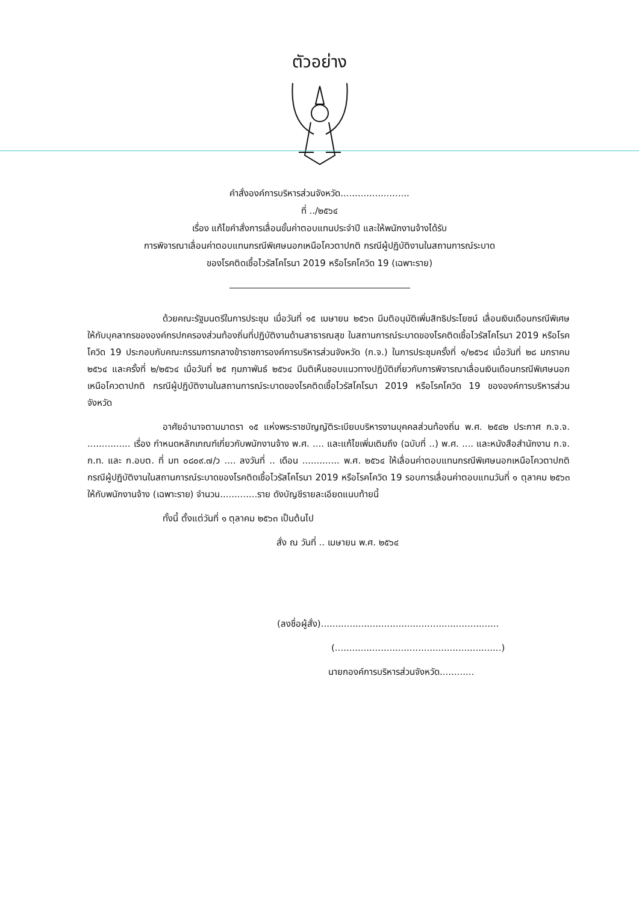ตัวอย่าง
คำสั่งองค์การบริหารส่วนจังหวัด........................
ที่ ../๒๕๖๔
เรื่อง แก้ไขคำสั่งการเลื่อนขั้นค่าตอบแทนประจำปี และให้พนักงานจ้างได้รับ
การพิจารณาเลื่อนค่าตอบแทนกรณีพิเศษนอกเหนือโควตาปกติ กรณีผู้ปฏิบัติงานในสถานการณ์ระบาด
ของโรคติดเชื้อไวรัสโคโรนา 2019 หรือโรคโควิด 19 (เฉพาะราย)
ด้วยคณะรัฐมนตรีในการประชุม เมื่อวันที่ ๑๕ เมษายน ๒๕๖๓ มีมติอนุมัติเพิ่มสิทธิประโยชน์ เลื่อนเงินเดือนกรณีพิเศษ ให้กับบุคลากรขององค์กรปกครองส่วนท้องถิ่นที่ปฏิบัติงานด้านสาธารณสุข ในสถานการณ์ระบาดของโรคติดเชื้อไวรัสโคโรนา 2019 หรือโรคโควิด 19 ประกอบกับคณะกรรมการกลางข้าราชการองค์การบริหารส่วนจังหวัด (ก.จ.) ในการประชุมครั้งที่ ๑/๒๕๖๔ เมื่อวันที่ ๒๘ มกราคม ๒๕๖๔ และครั้งที่ ๒/๒๕๖๔ เมื่อวันที่ ๒๕ กุมภาพันธ์ ๒๕๖๔ มีมติเห็นชอบแนวทางปฏิบัติเกี่ยวกับการพิจารณาเลื่อนเงินเดือนกรณีพิเศษนอกเหนือโควตาปกติ กรณีผู้ปฏิบัติงานในสถานการณ์ระบาดของโรคติดเชื้อไวรัสโคโรนา 2019 หรือโรคโควิด 19 ขององค์การบริหารส่วนจังหวัด
อาศัยอำนาจตามมาตรา ๑๕ แห่งพระราชบัญญัติระเบียบบริหารงานบุคคลส่วนท้องถิ่น พ.ศ. ๒๕๔๒ ประกาศ ก.จ.จ. ............... เรื่อง กำหนดหลักเกณฑ์เกี่ยวกับพนักงานจ้าง พ.ศ. .... และแก้ไขเพิ่มเติมถึง (ฉบับที่ ..) พ.ศ. .... และหนังสือสำนักงาน ก.จ. ก.ท. และ ก.อบต. ที่ มท ๐๘๐๙.๗/ว .... ลงวันที่ .. เดือน ............. พ.ศ. ๒๕๖๔ ให้เลื่อนค่าตอบแทนกรณีพิเศษนอกเหนือโควตาปกติ กรณีผู้ปฏิบัติงานในสถานการณ์ระบาดของโรคติดเชื้อไวรัสโคโรนา 2019 หรือโรคโควิด 19 รอบการเลื่อนค่าตอบแทนวันที่ ๑ ตุลาคม ๒๕๖๓ ให้กับพนักงานจ้าง (เฉพาะราย) จำนวน.............ราย ดังบัญชีรายละเอียดแนบท้ายนี้
ทั้งนี้ ตั้งแต่วันที่ ๑ ตุลาคม ๒๕๖๓ เป็นต้นไป
สั่ง ณ วันที่ .. เมษายน พ.ศ. ๒๕๖๔
(ลงชื่อผู้สั่ง)..............................................................
(..........................................................)
นายกองค์การบริหารส่วนจังหวัด............